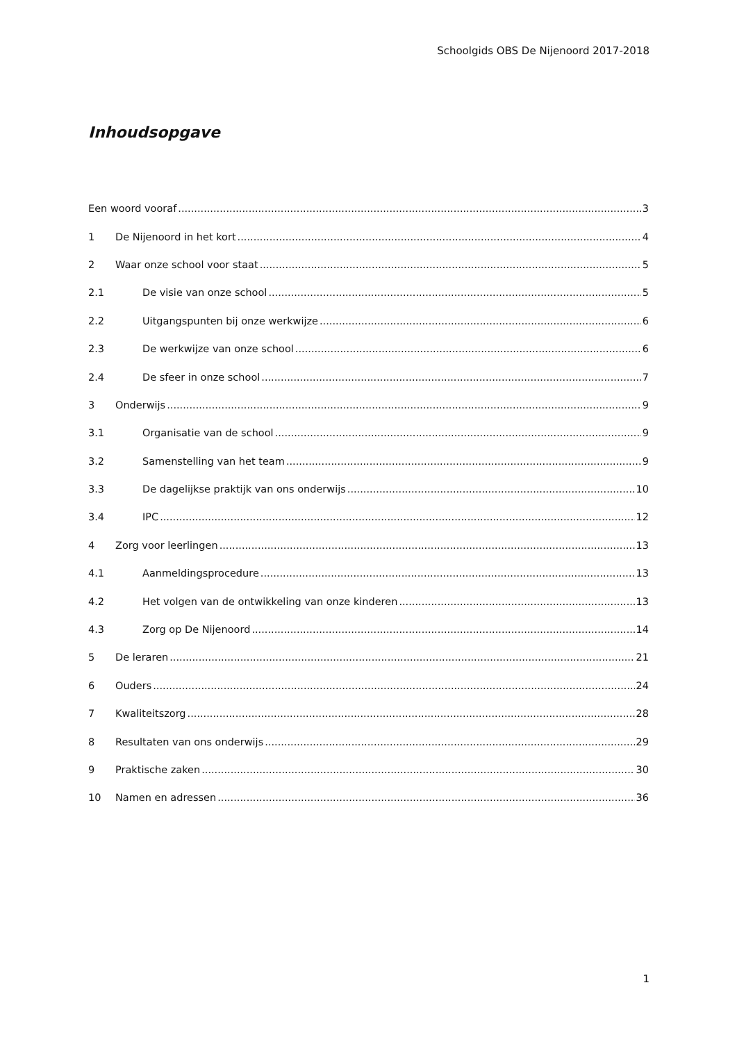Schoolgids OBS De Nijenoord 2017-2018
Inhoudsopgave
Een woord vooraf 3
1 De Nijenoord in het kort 4
2 Waar onze school voor staat 5
2.1 De visie van onze school 5
2.2 Uitgangspunten bij onze werkwijze 6
2.3 De werkwijze van onze school 6
2.4 De sfeer in onze school 7
3 Onderwijs 9
3.1 Organisatie van de school 9
3.2 Samenstelling van het team 9
3.3 De dagelijkse praktijk van ons onderwijs 10
3.4 IPC 12
4 Zorg voor leerlingen 13
4.1 Aanmeldingsprocedure 13
4.2 Het volgen van de ontwikkeling van onze kinderen 13
4.3 Zorg op De Nijenoord 14
5 De leraren 21
6 Ouders 24
7 Kwaliteitszorg 28
8 Resultaten van ons onderwijs 29
9 Praktische zaken 30
10 Namen en adressen 36
1